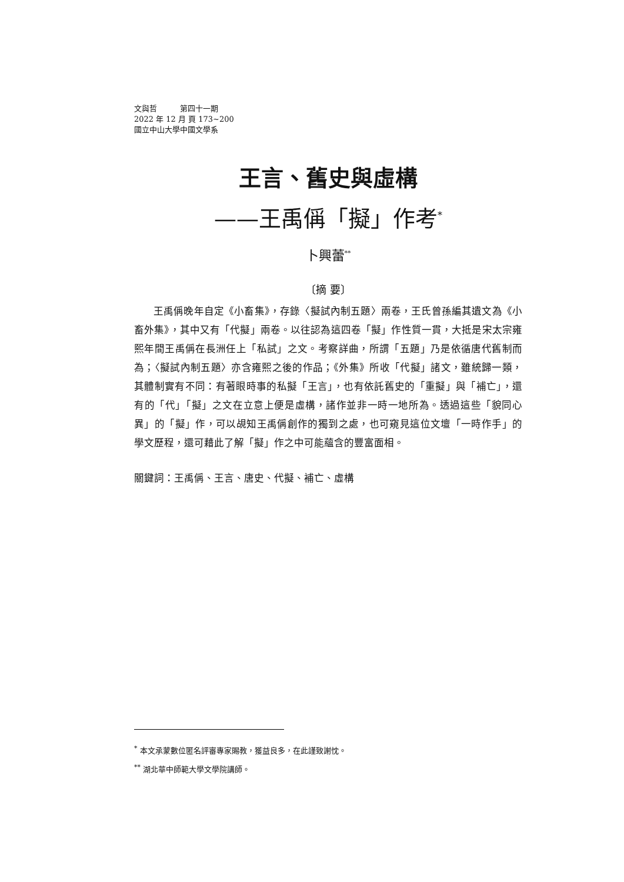文與哲　　　第四十一期
2022 年 12 月 頁 173~200
國立中山大學中國文學系
王言、舊史與虛構
——王禹偁「擬」作考<sup>*</sup>
卜興蕾<sup>**</sup>
〔摘 要〕
王禹偁晚年自定《小畜集》，存錄〈擬試內制五題〉兩卷，王氏曾孫編其遺文為《小畜外集》，其中又有「代擬」兩卷。以往認為這四卷「擬」作性質一貫，大抵是宋太宗雍熙年間王禹偁在長洲任上「私試」之文。考察詳曲，所謂「五題」乃是依循唐代舊制而為；〈擬試內制五題〉亦含雍熙之後的作品；《外集》所收「代擬」諸文，雖統歸一類，其體制實有不同：有著眼時事的私擬「王言」，也有依託舊史的「重擬」與「補亡」，還有的「代」「擬」之文在立意上便是虛構，諸作並非一時一地所為。透過這些「貌同心異」的「擬」作，可以覘知王禹偁創作的獨到之處，也可窺見這位文壇「一時作手」的學文歷程，還可藉此了解「擬」作之中可能蘊含的豐富面相。
關鍵詞：王禹偁、王言、唐史、代擬、補亡、虛構
<sup>*</sup> 本文承蒙數位匿名評審專家賜教，獲益良多，在此謹致謝忱。
<sup>**</sup> 湖北華中師範大學文學院講師。